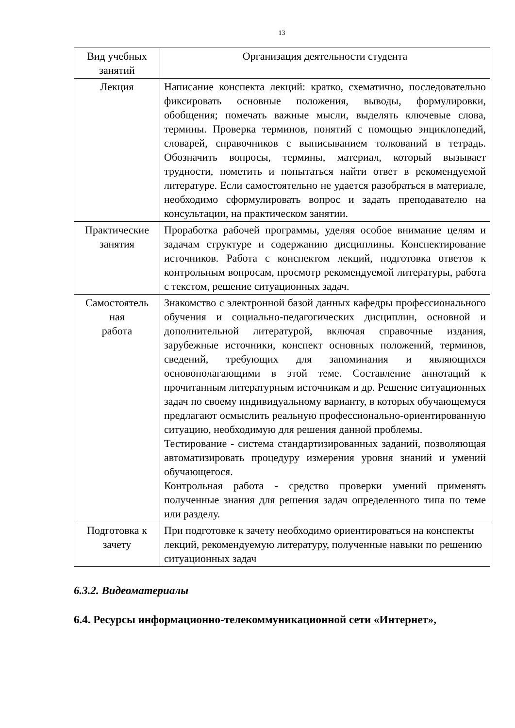13
| Вид учебных занятий | Организация деятельности студента |
| --- | --- |
| Лекция | Написание конспекта лекций: кратко, схематично, последовательно фиксировать основные положения, выводы, формулировки, обобщения; помечать важные мысли, выделять ключевые слова, термины. Проверка терминов, понятий с помощью энциклопедий, словарей, справочников с выписыванием толкований в тетрадь. Обозначить вопросы, термины, материал, который вызывает трудности, пометить и попытаться найти ответ в рекомендуемой литературе. Если самостоятельно не удается разобраться в материале, необходимо сформулировать вопрос и задать преподавателю на консультации, на практическом занятии. |
| Практические занятия | Проработка рабочей программы, уделяя особое внимание целям и задачам структуре и содержанию дисциплины. Конспектирование источников. Работа с конспектом лекций, подготовка ответов к контрольным вопросам, просмотр рекомендуемой литературы, работа с текстом, решение ситуационных задач. |
| Самостоятель ная работа | Знакомство с электронной базой данных кафедры профессионального обучения и социально-педагогических дисциплин, основной и дополнительной литературой, включая справочные издания, зарубежные источники, конспект основных положений, терминов, сведений, требующих для запоминания и являющихся основополагающими в этой теме. Составление аннотаций к прочитанным литературным источникам и др. Решение ситуационных задач по своему индивидуальному варианту, в которых обучающемуся предлагают осмыслить реальную профессионально-ориентированную ситуацию, необходимую для решения данной проблемы. Тестирование - система стандартизированных заданий, позволяющая автоматизировать процедуру измерения уровня знаний и умений обучающегося. Контрольная работа - средство проверки умений применять полученные знания для решения задач определенного типа по теме или разделу. |
| Подготовка к зачету | При подготовке к зачету необходимо ориентироваться на конспекты лекций, рекомендуемую литературу, полученные навыки по решению ситуационных задач |
6.3.2. Видеоматериалы
6.4. Ресурсы информационно-телекоммуникационной сети «Интернет»,